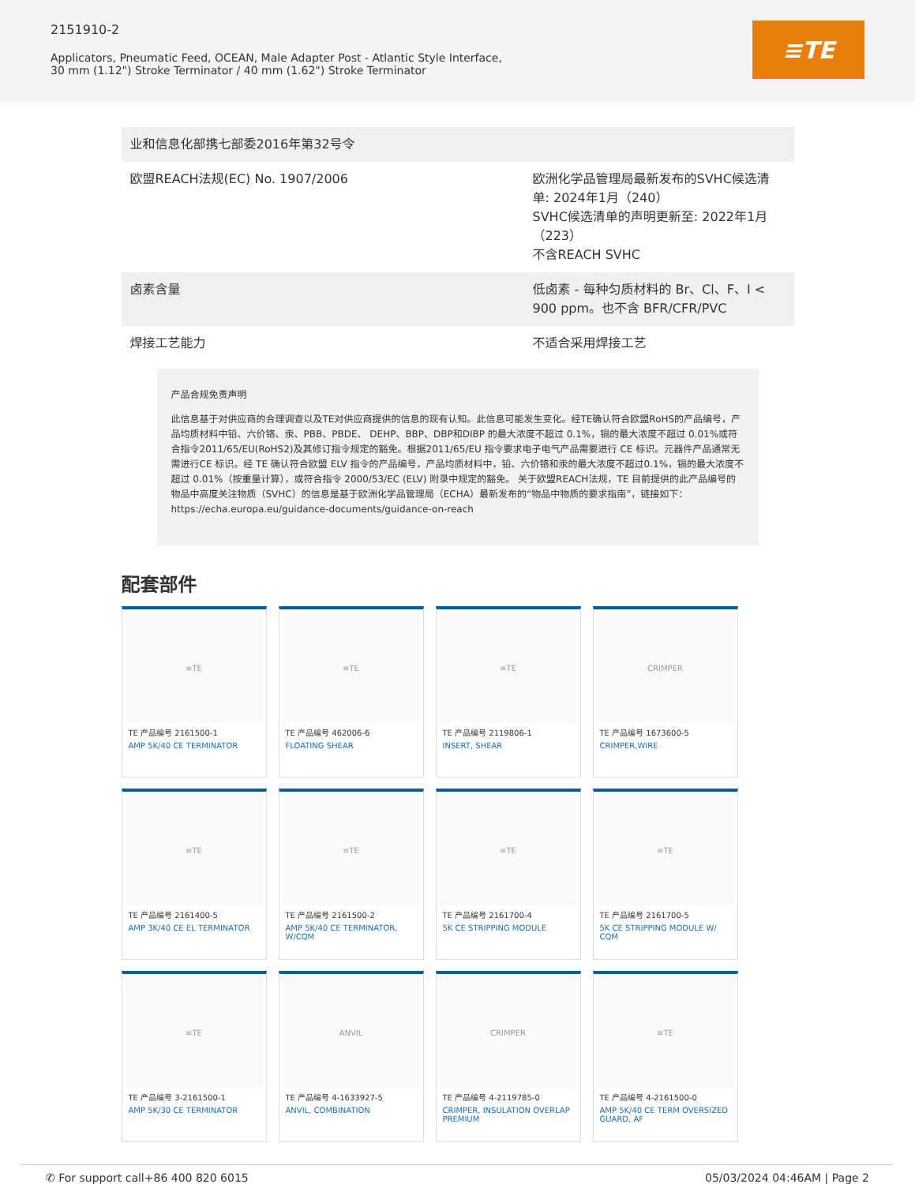2151910-2
Applicators, Pneumatic Feed, OCEAN, Male Adapter Post - Atlantic Style Interface,
30 mm (1.12") Stroke Terminator / 40 mm (1.62") Stroke Terminator
≡TE
| 业和信息化部携七部委2016年第32号令 | |
| 欧盟REACH法规(EC) No. 1907/2006 | 欧洲化学品管理局最新发布的SVHC候选清单: 2024年1月（240） SVHC候选清单的声明更新至: 2022年1月（223） 不含REACH SVHC |
| 卤素含量 | 低卤素 - 每种匀质材料的 Br、Cl、F、I < 900 ppm。也不含 BFR/CFR/PVC |
| 焊接工艺能力 | 不适合采用焊接工艺 |
产品合规免责声明
此信息基于对供应商的合理调查以及TE对供应商提供的信息的现有认知。此信息可能发生变化。经TE确认符合欧盟RoHS的产品编号，产品均质材料中铅、六价铬、汞、PBB、PBDE、 DEHP、BBP、DBP和DIBP 的最大浓度不超过 0.1%，镉的最大浓度不超过 0.01%或符合指令2011/65/EU(RoHS2)及其修订指令规定的豁免。根据2011/65/EU 指令要求电子电气产品需要进行 CE 标识。元器件产品通常无需进行CE 标识。经 TE 确认符合欧盟 ELV 指令的产品编号，产品均质材料中，铅、六价铬和汞的最大浓度不超过0.1%，镉的最大浓度不超过 0.01%（按重量计算），或符合指令 2000/53/EC (ELV) 附录中规定的豁免。 关于欧盟REACH法规，TE 目前提供的此产品编号的物品中高度关注物质（SVHC）的信息是基于欧洲化学品管理局（ECHA）最新发布的“物品中物质的要求指南”，链接如下：https://echa.europa.eu/guidance-documents/guidance-on-reach
配套部件
≡TE
TE 产品编号 2161500-1
AMP 5K/40 CE TERMINATOR
≡TE
TE 产品编号 462006-6
FLOATING SHEAR
≡TE
TE 产品编号 2119806-1
INSERT, SHEAR
CRIMPER
TE 产品编号 1673600-5
CRIMPER,WIRE
≡TE
TE 产品编号 2161400-5
AMP 3K/40 CE EL TERMINATOR
≡TE
TE 产品编号 2161500-2
AMP 5K/40 CE TERMINATOR, W/CQM
≡TE
TE 产品编号 2161700-4
5K CE STRIPPING MODULE
≡TE
TE 产品编号 2161700-5
5K CE STRIPPING MODULE W/ CQM
≡TE
TE 产品编号 3-2161500-1
AMP 5K/30 CE TERMINATOR
ANVIL
TE 产品编号 4-1633927-5
ANVIL, COMBINATION
CRIMPER
TE 产品编号 4-2119785-0
CRIMPER, INSULATION OVERLAP PREMIUM
≡TE
TE 产品编号 4-2161500-0
AMP 5K/40 CE TERM OVERSIZED GUARD, AF
✆ For support call+86 400 820 6015 05/03/2024 04:46AM | Page 2